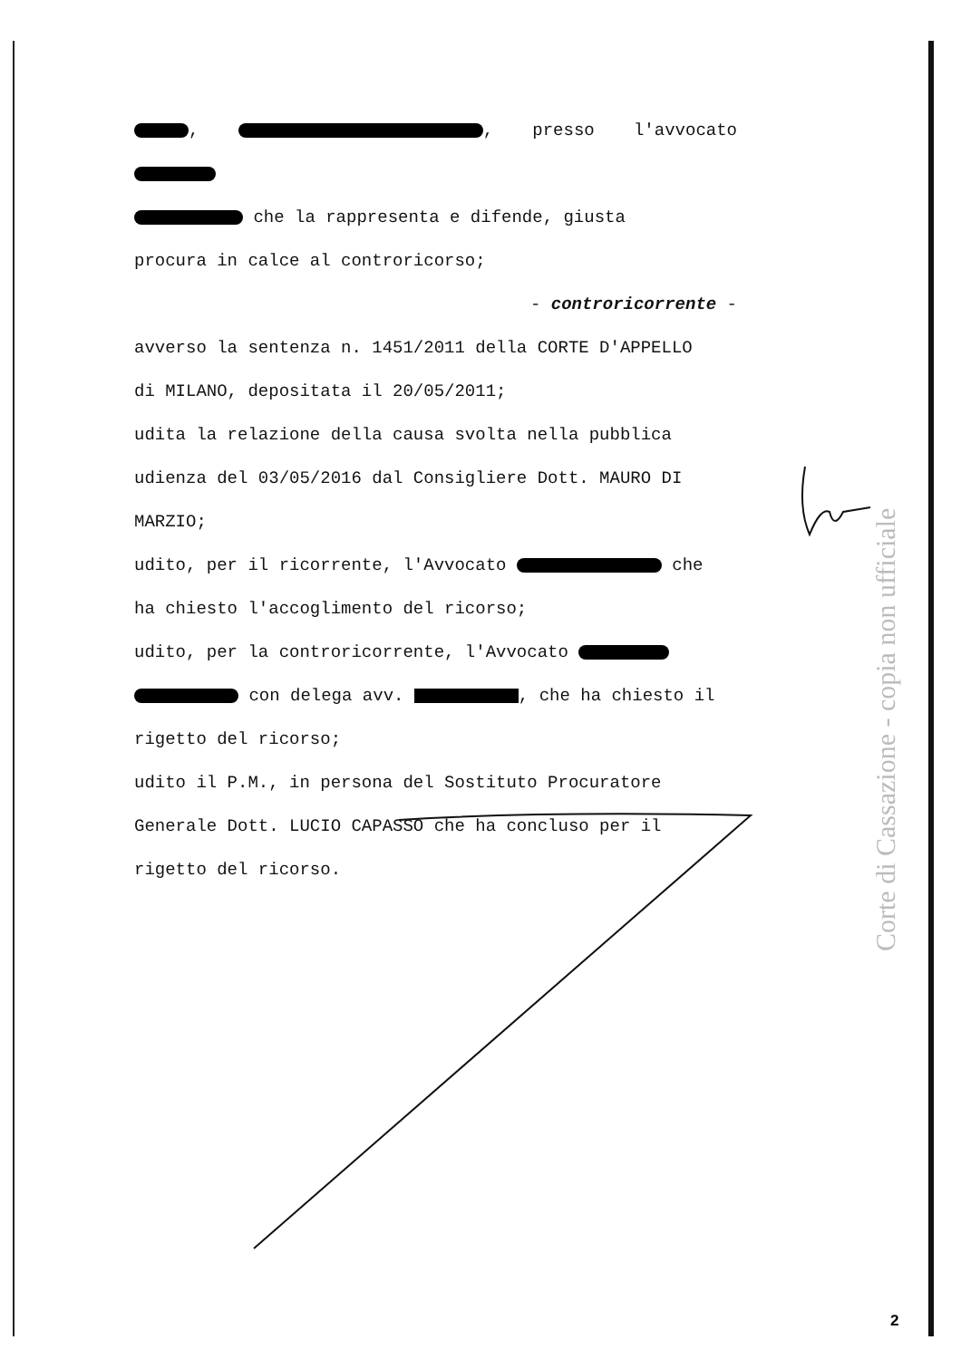, , presso l'avvocato
che la rappresenta e difende, giusta
procura in calce al controricorso;
- controricorrente -
avverso la sentenza n. 1451/2011 della CORTE D'APPELLO
di MILANO, depositata il 20/05/2011;
udita la relazione della causa svolta nella pubblica
udienza del 03/05/2016 dal Consigliere Dott. MAURO DI
MARZIO;
udito, per il ricorrente, l'Avvocato che
ha chiesto l'accoglimento del ricorso;
udito, per la controricorrente, l'Avvocato
con delega avv. , che ha chiesto il
rigetto del ricorso;
udito il P.M., in persona del Sostituto Procuratore
Generale Dott. LUCIO CAPASSO che ha concluso per il
rigetto del ricorso.
Corte di Cassazione - copia non ufficiale
2